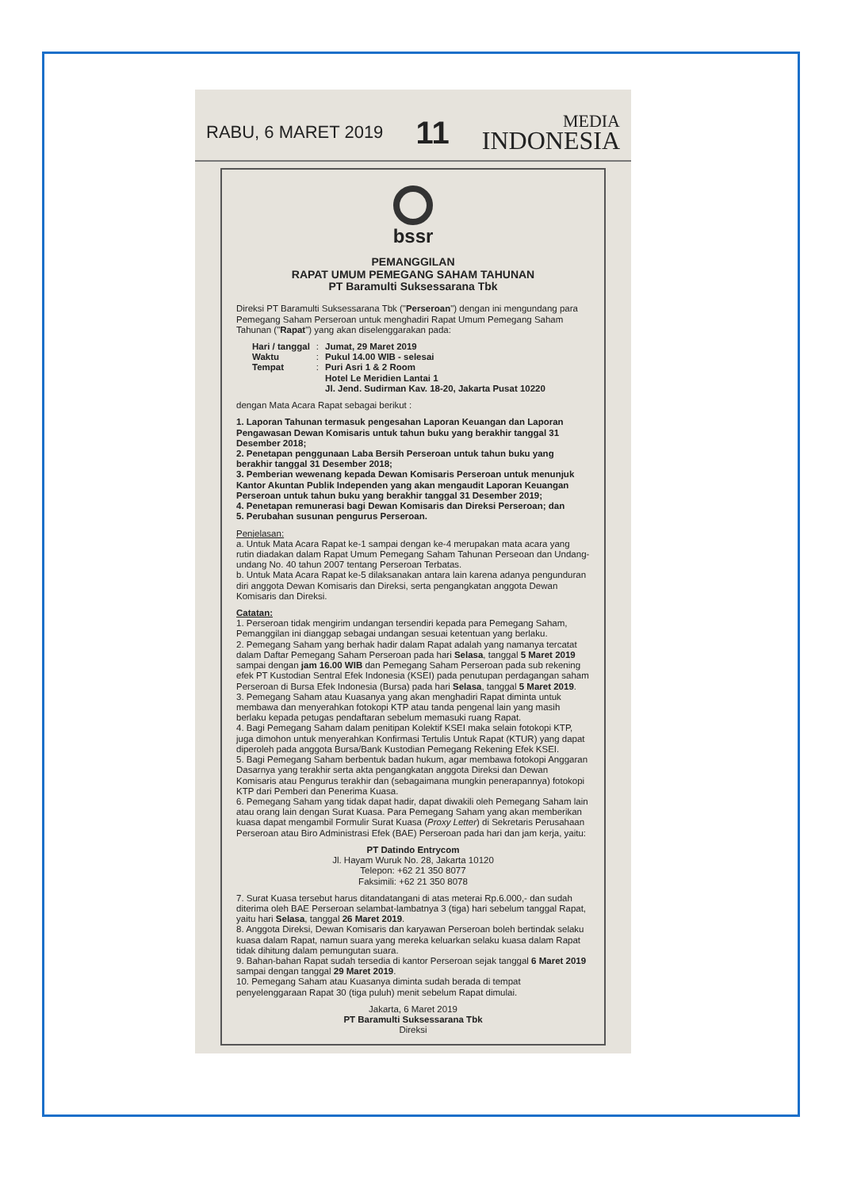RABU, 6 MARET 2019 11
MEDIA
INDONESIA
bssr
PEMANGGILAN
RAPAT UMUM PEMEGANG SAHAM TAHUNAN
PT Baramulti Suksessarana Tbk
Direksi PT Baramulti Suksessarana Tbk ("Perseroan") dengan ini mengundang para Pemegang Saham Perseroan untuk menghadiri Rapat Umum Pemegang Saham Tahunan ("Rapat") yang akan diselenggarakan pada:
| Hari / tanggal | : | Jumat, 29 Maret 2019 |
| Waktu | : | Pukul 14.00 WIB - selesai |
| Tempat | : | Puri Asri 1 & 2 Room Hotel Le Meridien Lantai 1 Jl. Jend. Sudirman Kav. 18-20, Jakarta Pusat 10220 |
dengan Mata Acara Rapat sebagai berikut :
1. Laporan Tahunan termasuk pengesahan Laporan Keuangan dan Laporan Pengawasan Dewan Komisaris untuk tahun buku yang berakhir tanggal 31 Desember 2018;
2. Penetapan penggunaan Laba Bersih Perseroan untuk tahun buku yang berakhir tanggal 31 Desember 2018;
3. Pemberian wewenang kepada Dewan Komisaris Perseroan untuk menunjuk Kantor Akuntan Publik Independen yang akan mengaudit Laporan Keuangan Perseroan untuk tahun buku yang berakhir tanggal 31 Desember 2019;
4. Penetapan remunerasi bagi Dewan Komisaris dan Direksi Perseroan; dan
5. Perubahan susunan pengurus Perseroan.
Penjelasan:
a. Untuk Mata Acara Rapat ke-1 sampai dengan ke-4 merupakan mata acara yang rutin diadakan dalam Rapat Umum Pemegang Saham Tahunan Perseoan dan Undang-undang No. 40 tahun 2007 tentang Perseroan Terbatas.
b. Untuk Mata Acara Rapat ke-5 dilaksanakan antara lain karena adanya pengunduran diri anggota Dewan Komisaris dan Direksi, serta pengangkatan anggota Dewan Komisaris dan Direksi.
Catatan:
1. Perseroan tidak mengirim undangan tersendiri kepada para Pemegang Saham, Pemanggilan ini dianggap sebagai undangan sesuai ketentuan yang berlaku.
2. Pemegang Saham yang berhak hadir dalam Rapat adalah yang namanya tercatat dalam Daftar Pemegang Saham Perseroan pada hari Selasa, tanggal 5 Maret 2019 sampai dengan jam 16.00 WIB dan Pemegang Saham Perseroan pada sub rekening efek PT Kustodian Sentral Efek Indonesia (KSEI) pada penutupan perdagangan saham Perseroan di Bursa Efek Indonesia (Bursa) pada hari Selasa, tanggal 5 Maret 2019.
3. Pemegang Saham atau Kuasanya yang akan menghadiri Rapat diminta untuk membawa dan menyerahkan fotokopi KTP atau tanda pengenal lain yang masih berlaku kepada petugas pendaftaran sebelum memasuki ruang Rapat.
4. Bagi Pemegang Saham dalam penitipan Kolektif KSEI maka selain fotokopi KTP, juga dimohon untuk menyerahkan Konfirmasi Tertulis Untuk Rapat (KTUR) yang dapat diperoleh pada anggota Bursa/Bank Kustodian Pemegang Rekening Efek KSEI.
5. Bagi Pemegang Saham berbentuk badan hukum, agar membawa fotokopi Anggaran Dasarnya yang terakhir serta akta pengangkatan anggota Direksi dan Dewan Komisaris atau Pengurus terakhir dan (sebagaimana mungkin penerapannya) fotokopi KTP dari Pemberi dan Penerima Kuasa.
6. Pemegang Saham yang tidak dapat hadir, dapat diwakili oleh Pemegang Saham lain atau orang lain dengan Surat Kuasa. Para Pemegang Saham yang akan memberikan kuasa dapat mengambil Formulir Surat Kuasa (Proxy Letter) di Sekretaris Perusahaan Perseroan atau Biro Administrasi Efek (BAE) Perseroan pada hari dan jam kerja, yaitu:
PT Datindo Entrycom
Jl. Hayam Wuruk No. 28, Jakarta 10120
Telepon: +62 21 350 8077
Faksimili: +62 21 350 8078
7. Surat Kuasa tersebut harus ditandatangani di atas meterai Rp.6.000,- dan sudah diterima oleh BAE Perseroan selambat-lambatnya 3 (tiga) hari sebelum tanggal Rapat, yaitu hari Selasa, tanggal 26 Maret 2019.
8. Anggota Direksi, Dewan Komisaris dan karyawan Perseroan boleh bertindak selaku kuasa dalam Rapat, namun suara yang mereka keluarkan selaku kuasa dalam Rapat tidak dihitung dalam pemungutan suara.
9. Bahan-bahan Rapat sudah tersedia di kantor Perseroan sejak tanggal 6 Maret 2019 sampai dengan tanggal 29 Maret 2019.
10. Pemegang Saham atau Kuasanya diminta sudah berada di tempat penyelenggaraan Rapat 30 (tiga puluh) menit sebelum Rapat dimulai.
Jakarta, 6 Maret 2019
PT Baramulti Suksessarana Tbk
Direksi